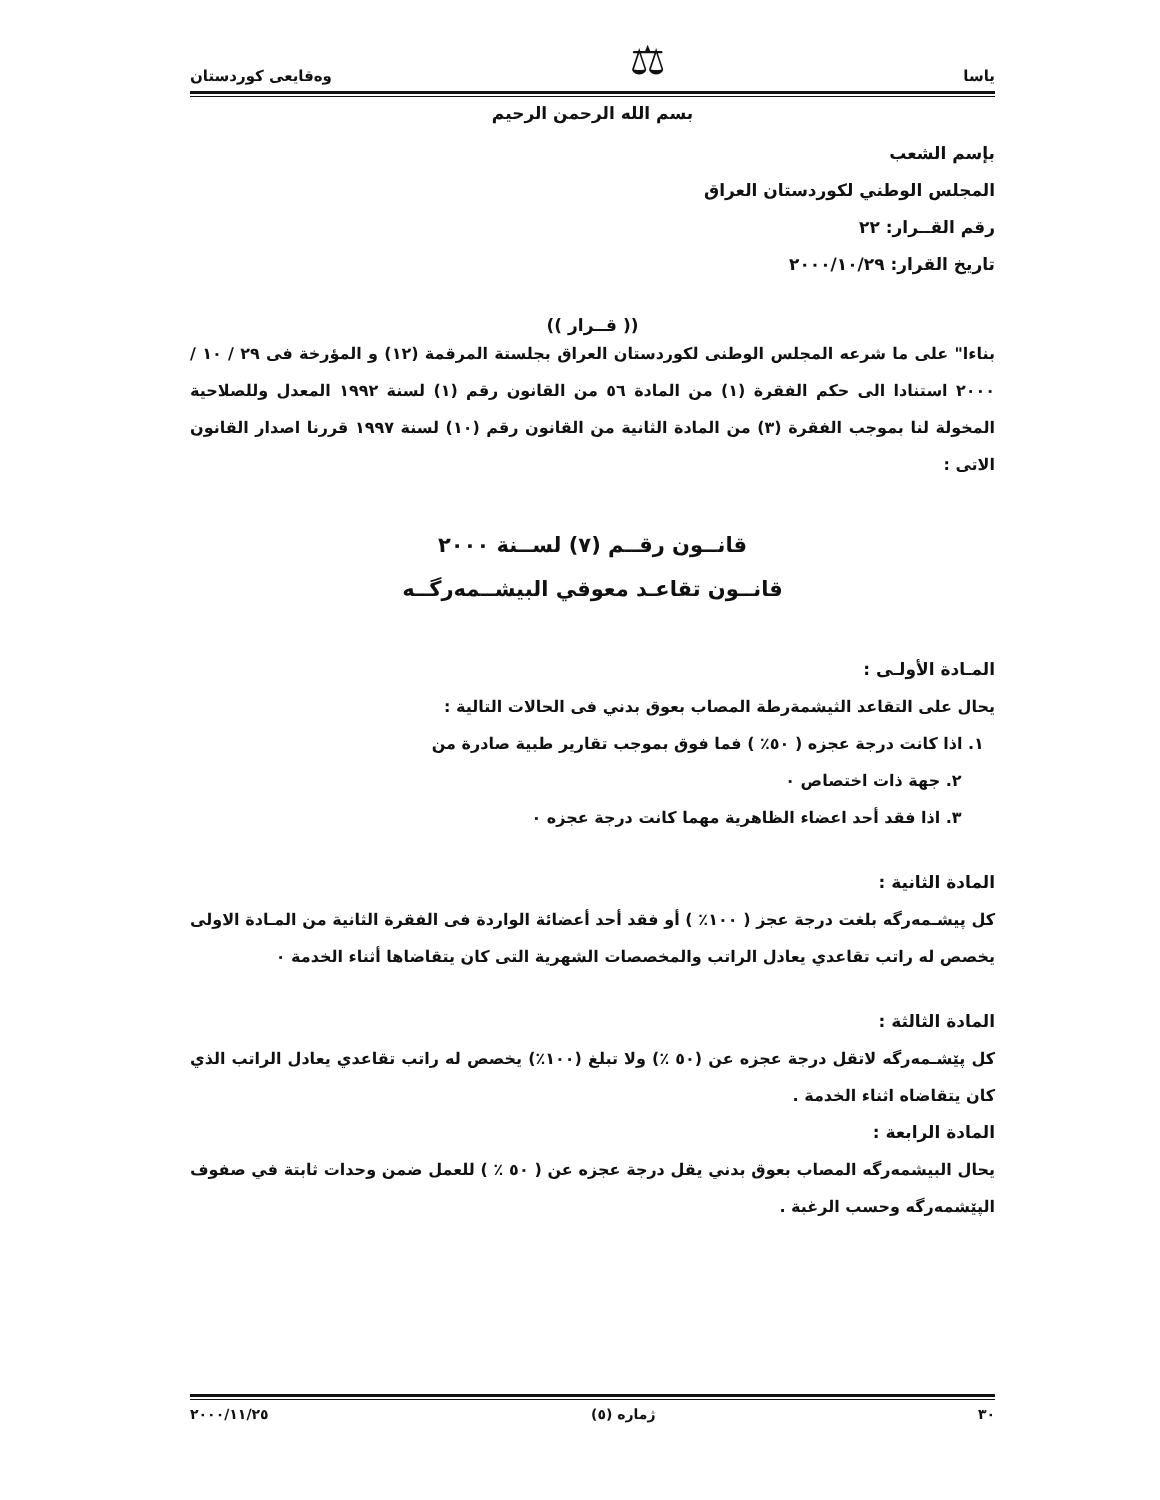ياسا ⚖ وەقايعى كوردستان
بسم الله الرحمن الرحيم
بإسم الشعب
المجلس الوطني لكوردستان العراق
رقم القــرار: ٢٢
تاريخ القرار: ٢٠٠٠/١٠/٢٩
(( قــرار ))
بناءا" على ما شرعه المجلس الوطنى لكوردستان العراق بجلستة المرقمة (١٢) و المؤرخة فى ٢٩ / ١٠ / ٢٠٠٠ استنادا الى حكم الفقرة (١) من المادة ٥٦ من القانون رقم (١) لسنة ١٩٩٢ المعدل وللصلاحية المخولة لنا بموجب الفقرة (٣) من المادة الثانية من القانون رقم (١٠) لسنة ١٩٩٧ قررنا اصدار القانون الاتى :
قانــون رقــم (٧) لســنة ٢٠٠٠
قانــون تقاعـد معوقي البيشــمەرگــە
المـادة الأولـى :
يحال على التقاعد الثيشمةرطة المصاب بعوق بدني فى الحالات التالية :
١. اذا كانت درجة عجزه ( ٥٠٪ ) فما فوق بموجب تقارير طبية صادرة من
٢. جهة ذات اختصاص ٠
٣. اذا فقد أحد اعضاء الظاهرية مهما كانت درجة عجزه ٠
المادة الثانية :
كل پيشـمەرگە بلغت درجة عجز ( ١٠٠٪ ) أو فقد أحد أعضائة الواردة فى الفقرة الثانية من المـادة الاولى يخصص له راتب تقاعدي يعادل الراتب والمخصصات الشهرية التى كان يتقاضاها أثناء الخدمة ٠
المادة الثالثة :
كل پێشـمەرگە لاتقل درجة عجزه عن (٥٠ ٪) ولا تبلغ (١٠٠٪) يخصص له راتب تقاعدي يعادل الراتب الذي كان يتقاضاه اثناء الخدمة .
المادة الرابعة :
يحال البيشمەرگە المصاب بعوق بدني يقل درجة عجزه عن ( ٥٠ ٪ ) للعمل ضمن وحدات ثابتة في صفوف الپێشمەرگە وحسب الرغبة .
٣٠ ژمارە (٥) ٢٠٠٠/١١/٢٥